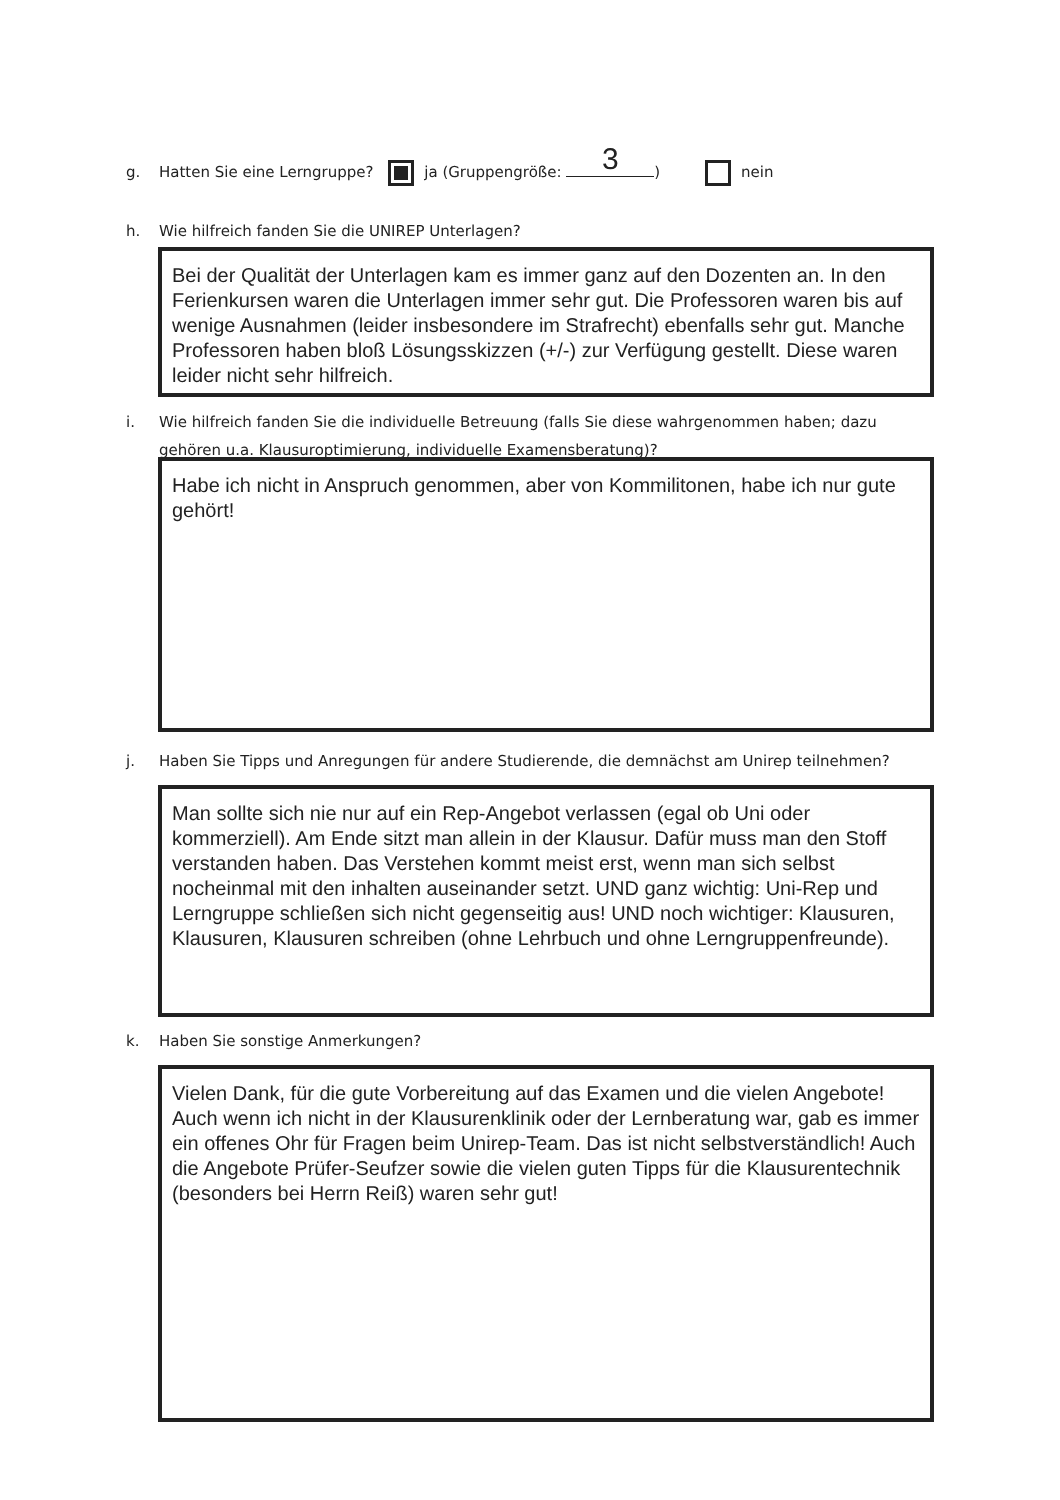g. Hatten Sie eine Lerngruppe? ja (Gruppengröße: 3) nein
h. Wie hilfreich fanden Sie die UNIREP Unterlagen?
Bei der Qualität der Unterlagen kam es immer ganz auf den Dozenten an. In den Ferienkursen waren die Unterlagen immer sehr gut. Die Professoren waren bis auf wenige Ausnahmen (leider insbesondere im Strafrecht) ebenfalls sehr gut. Manche Professoren haben bloß Lösungsskizzen (+/-) zur Verfügung gestellt. Diese waren leider nicht sehr hilfreich.
i. Wie hilfreich fanden Sie die individuelle Betreuung (falls Sie diese wahrgenommen haben; dazu
gehören u.a. Klausuroptimierung, individuelle Examensberatung)?
Habe ich nicht in Anspruch genommen, aber von Kommilitonen, habe ich nur gute gehört!
j. Haben Sie Tipps und Anregungen für andere Studierende, die demnächst am Unirep teilnehmen?
Man sollte sich nie nur auf ein Rep-Angebot verlassen (egal ob Uni oder kommerziell). Am Ende sitzt man allein in der Klausur. Dafür muss man den Stoff verstanden haben. Das Verstehen kommt meist erst, wenn man sich selbst nocheinmal mit den inhalten auseinander setzt. UND ganz wichtig: Uni-Rep und Lerngruppe schließen sich nicht gegenseitig aus! UND noch wichtiger: Klausuren, Klausuren, Klausuren schreiben (ohne Lehrbuch und ohne Lerngruppenfreunde).
k. Haben Sie sonstige Anmerkungen?
Vielen Dank, für die gute Vorbereitung auf das Examen und die vielen Angebote! Auch wenn ich nicht in der Klausurenklinik oder der Lernberatung war, gab es immer ein offenes Ohr für Fragen beim Unirep-Team. Das ist nicht selbstverständlich! Auch die Angebote Prüfer-Seufzer sowie die vielen guten Tipps für die Klausurentechnik (besonders bei Herrn Reiß) waren sehr gut!